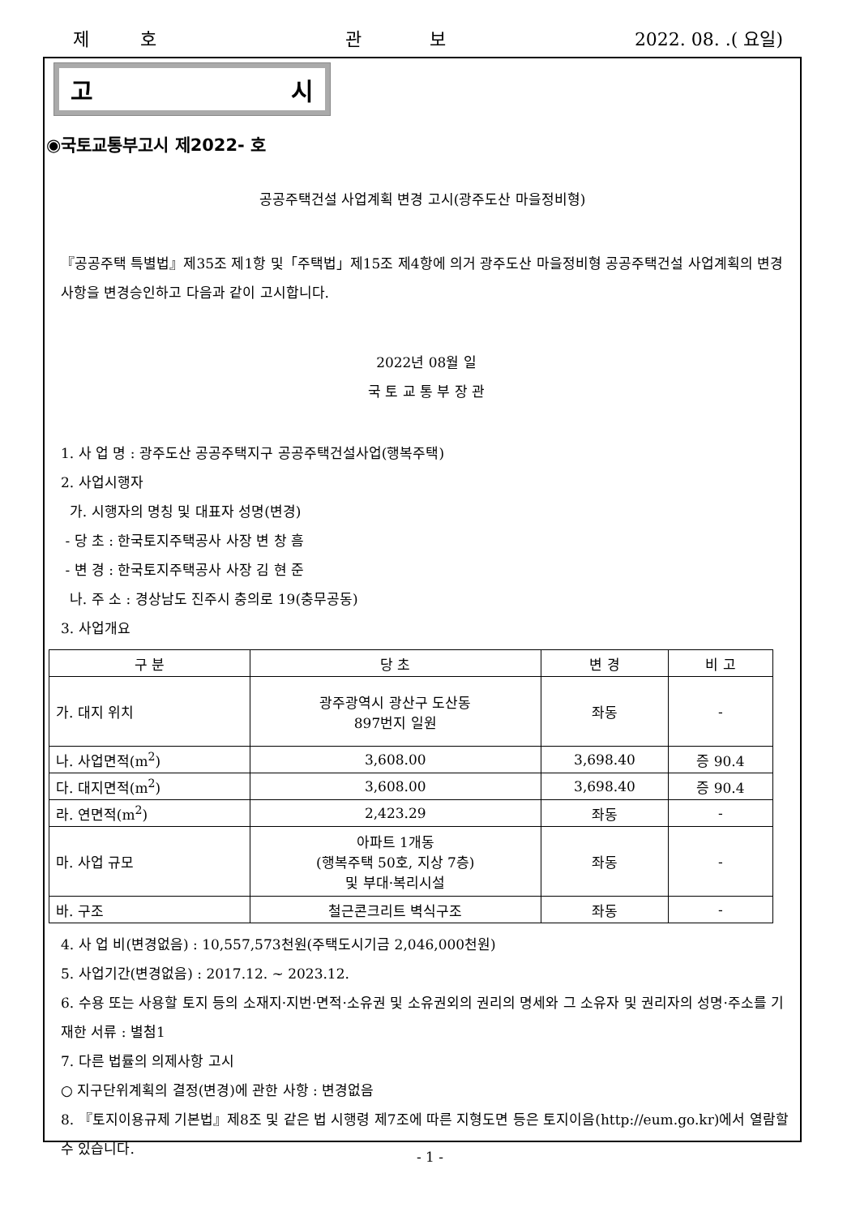제 호 관 보 2022. 08. .( 요일)
고 시
◉국토교통부고시 제2022- 호
공공주택건설 사업계획 변경 고시(광주도산 마을정비형)
『공공주택 특별법』제35조 제1항 및「주택법」제15조 제4항에 의거 광주도산 마을정비형 공공주택건설 사업계획의 변경사항을 변경승인하고 다음과 같이 고시합니다.
2022년 08월 일
국 토 교 통 부 장 관
1. 사 업 명 : 광주도산 공공주택지구 공공주택건설사업(행복주택)
2. 사업시행자
가. 시행자의 명칭 및 대표자 성명(변경)
- 당 초 : 한국토지주택공사 사장 변 창 흠
- 변 경 : 한국토지주택공사 사장 김 현 준
나. 주 소 : 경상남도 진주시 충의로 19(충무공동)
3. 사업개요
| 구 분 | 당 초 | 변 경 | 비 고 |
| --- | --- | --- | --- |
| 가. 대지 위치 | 광주광역시 광산구 도산동 897번지 일원 | 좌동 | - |
| 나. 사업면적(m<sup>2</sup>) | 3,608.00 | 3,698.40 | 증 90.4 |
| 다. 대지면적(m<sup>2</sup>) | 3,608.00 | 3,698.40 | 증 90.4 |
| 라. 연면적(m<sup>2</sup>) | 2,423.29 | 좌동 | - |
| 마. 사업 규모 | 아파트 1개동 (행복주택 50호, 지상 7층) 및 부대·복리시설 | 좌동 | - |
| 바. 구조 | 철근콘크리트 벽식구조 | 좌동 | - |
4. 사 업 비(변경없음) : 10,557,573천원(주택도시기금 2,046,000천원)
5. 사업기간(변경없음) : 2017.12. ~ 2023.12.
6. 수용 또는 사용할 토지 등의 소재지·지번·면적·소유권 및 소유권외의 권리의 명세와 그 소유자 및 권리자의 성명·주소를 기재한 서류 : 별첨1
7. 다른 법률의 의제사항 고시
○ 지구단위계획의 결정(변경)에 관한 사항 : 변경없음
8. 『토지이용규제 기본법』제8조 및 같은 법 시행령 제7조에 따른 지형도면 등은 토지이음(http://eum.go.kr)에서 열람할 수 있습니다.
- 1 -